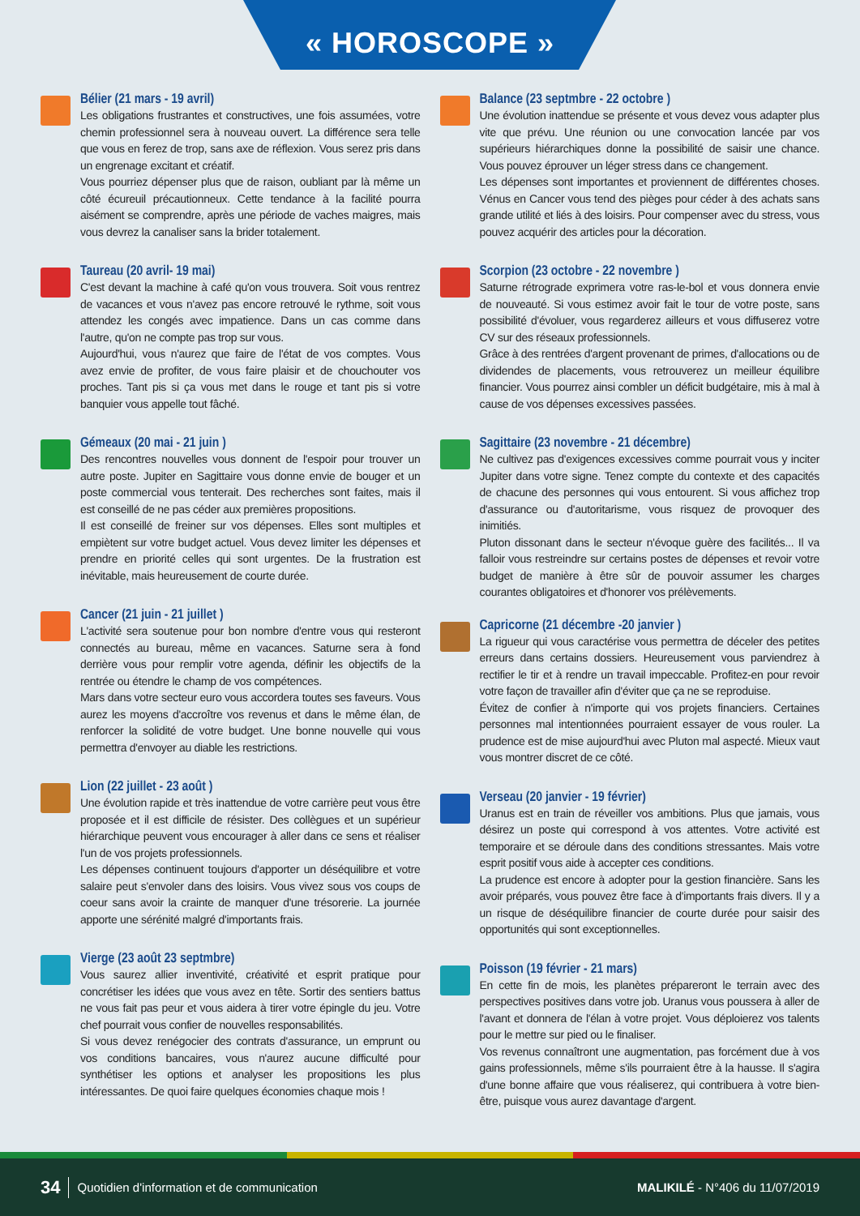« HOROSCOPE »
Bélier (21 mars - 19 avril)
Les obligations frustrantes et constructives, une fois assumées, votre chemin professionnel sera à nouveau ouvert. La différence sera telle que vous en ferez de trop, sans axe de réflexion. Vous serez pris dans un engrenage excitant et créatif.
Vous pourriez dépenser plus que de raison, oubliant par là même un côté écureuil précautionneux. Cette tendance à la facilité pourra aisément se comprendre, après une période de vaches maigres, mais vous devrez la canaliser sans la brider totalement.
Taureau (20 avril- 19 mai)
C'est devant la machine à café qu'on vous trouvera. Soit vous rentrez de vacances et vous n'avez pas encore retrouvé le rythme, soit vous attendez les congés avec impatience. Dans un cas comme dans l'autre, qu'on ne compte pas trop sur vous.
Aujourd'hui, vous n'aurez que faire de l'état de vos comptes. Vous avez envie de profiter, de vous faire plaisir et de chouchouter vos proches. Tant pis si ça vous met dans le rouge et tant pis si votre banquier vous appelle tout fâché.
Gémeaux (20 mai - 21 juin )
Des rencontres nouvelles vous donnent de l'espoir pour trouver un autre poste. Jupiter en Sagittaire vous donne envie de bouger et un poste commercial vous tenterait. Des recherches sont faites, mais il est conseillé de ne pas céder aux premières propositions.
Il est conseillé de freiner sur vos dépenses. Elles sont multiples et empiètent sur votre budget actuel. Vous devez limiter les dépenses et prendre en priorité celles qui sont urgentes. De la frustration est inévitable, mais heureusement de courte durée.
Cancer (21 juin - 21 juillet )
L'activité sera soutenue pour bon nombre d'entre vous qui resteront connectés au bureau, même en vacances. Saturne sera à fond derrière vous pour remplir votre agenda, définir les objectifs de la rentrée ou étendre le champ de vos compétences.
Mars dans votre secteur euro vous accordera toutes ses faveurs. Vous aurez les moyens d'accroître vos revenus et dans le même élan, de renforcer la solidité de votre budget. Une bonne nouvelle qui vous permettra d'envoyer au diable les restrictions.
Lion (22 juillet - 23 août )
Une évolution rapide et très inattendue de votre carrière peut vous être proposée et il est difficile de résister. Des collègues et un supérieur hiérarchique peuvent vous encourager à aller dans ce sens et réaliser l'un de vos projets professionnels.
Les dépenses continuent toujours d'apporter un déséquilibre et votre salaire peut s'envoler dans des loisirs. Vous vivez sous vos coups de coeur sans avoir la crainte de manquer d'une trésorerie. La journée apporte une sérénité malgré d'importants frais.
Vierge (23 août 23 septmbre)
Vous saurez allier inventivité, créativité et esprit pratique pour concrétiser les idées que vous avez en tête. Sortir des sentiers battus ne vous fait pas peur et vous aidera à tirer votre épingle du jeu. Votre chef pourrait vous confier de nouvelles responsabilités.
Si vous devez renégocier des contrats d'assurance, un emprunt ou vos conditions bancaires, vous n'aurez aucune difficulté pour synthétiser les options et analyser les propositions les plus intéressantes. De quoi faire quelques économies chaque mois !
Balance (23 septmbre - 22 octobre )
Une évolution inattendue se présente et vous devez vous adapter plus vite que prévu. Une réunion ou une convocation lancée par vos supérieurs hiérarchiques donne la possibilité de saisir une chance. Vous pouvez éprouver un léger stress dans ce changement.
Les dépenses sont importantes et proviennent de différentes choses. Vénus en Cancer vous tend des pièges pour céder à des achats sans grande utilité et liés à des loisirs. Pour compenser avec du stress, vous pouvez acquérir des articles pour la décoration.
Scorpion (23 octobre - 22 novembre )
Saturne rétrograde exprimera votre ras-le-bol et vous donnera envie de nouveauté. Si vous estimez avoir fait le tour de votre poste, sans possibilité d'évoluer, vous regarderez ailleurs et vous diffuserez votre CV sur des réseaux professionnels.
Grâce à des rentrées d'argent provenant de primes, d'allocations ou de dividendes de placements, vous retrouverez un meilleur équilibre financier. Vous pourrez ainsi combler un déficit budgétaire, mis à mal à cause de vos dépenses excessives passées.
Sagittaire (23 novembre - 21 décembre)
Ne cultivez pas d'exigences excessives comme pourrait vous y inciter Jupiter dans votre signe. Tenez compte du contexte et des capacités de chacune des personnes qui vous entourent. Si vous affichez trop d'assurance ou d'autoritarisme, vous risquez de provoquer des inimitiés.
Pluton dissonant dans le secteur n'évoque guère des facilités... Il va falloir vous restreindre sur certains postes de dépenses et revoir votre budget de manière à être sûr de pouvoir assumer les charges courantes obligatoires et d'honorer vos prélèvements.
Capricorne (21 décembre -20 janvier )
La rigueur qui vous caractérise vous permettra de déceler des petites erreurs dans certains dossiers. Heureusement vous parviendrez à rectifier le tir et à rendre un travail impeccable. Profitez-en pour revoir votre façon de travailler afin d'éviter que ça ne se reproduise.
Évitez de confier à n'importe qui vos projets financiers. Certaines personnes mal intentionnées pourraient essayer de vous rouler. La prudence est de mise aujourd'hui avec Pluton mal aspecté. Mieux vaut vous montrer discret de ce côté.
Verseau (20 janvier - 19 février)
Uranus est en train de réveiller vos ambitions. Plus que jamais, vous désirez un poste qui correspond à vos attentes. Votre activité est temporaire et se déroule dans des conditions stressantes. Mais votre esprit positif vous aide à accepter ces conditions.
La prudence est encore à adopter pour la gestion financière. Sans les avoir préparés, vous pouvez être face à d'importants frais divers. Il y a un risque de déséquilibre financier de courte durée pour saisir des opportunités qui sont exceptionnelles.
Poisson (19 février - 21 mars)
En cette fin de mois, les planètes prépareront le terrain avec des perspectives positives dans votre job. Uranus vous poussera à aller de l'avant et donnera de l'élan à votre projet. Vous déploierez vos talents pour le mettre sur pied ou le finaliser.
Vos revenus connaîtront une augmentation, pas forcément due à vos gains professionnels, même s'ils pourraient être à la hausse. Il s'agira d'une bonne affaire que vous réaliserez, qui contribuera à votre bien-être, puisque vous aurez davantage d'argent.
34 Quotidien d'information et de communication MALIKILÉ - N°406 du 11/07/2019